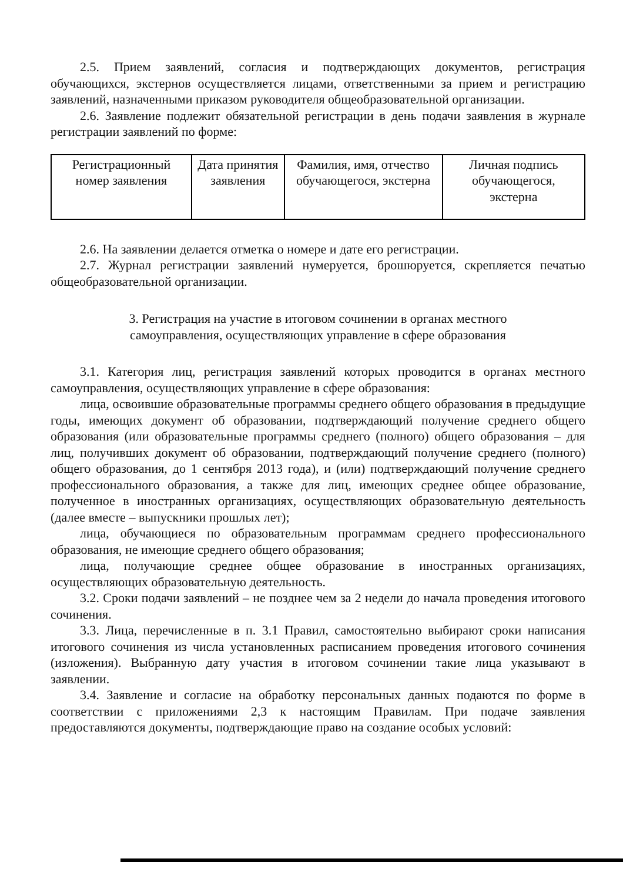2.5. Прием заявлений, согласия и подтверждающих документов, регистрация обучающихся, экстернов осуществляется лицами, ответственными за прием и регистрацию заявлений, назначенными приказом руководителя общеобразовательной организации.
2.6. Заявление подлежит обязательной регистрации в день подачи заявления в журнале регистрации заявлений по форме:
| Регистрационный номер заявления | Дата принятия заявления | Фамилия, имя, отчество обучающегося, экстерна | Личная подпись обучающегося, экстерна |
2.6. На заявлении делается отметка о номере и дате его регистрации.
2.7. Журнал регистрации заявлений нумеруется, брошюруется, скрепляется печатью общеобразовательной организации.
3. Регистрация на участие в итоговом сочинении в органах местного
самоуправления, осуществляющих управление в сфере образования
3.1. Категория лиц, регистрация заявлений которых проводится в органах местного самоуправления, осуществляющих управление в сфере образования:
лица, освоившие образовательные программы среднего общего образования в предыдущие годы, имеющих документ об образовании, подтверждающий получение среднего общего образования (или образовательные программы среднего (полного) общего образования – для лиц, получивших документ об образовании, подтверждающий получение среднего (полного) общего образования, до 1 сентября 2013 года), и (или) подтверждающий получение среднего профессионального образования, а также для лиц, имеющих среднее общее образование, полученное в иностранных организациях, осуществляющих образовательную деятельность (далее вместе – выпускники прошлых лет);
лица, обучающиеся по образовательным программам среднего профессионального образования, не имеющие среднего общего образования;
лица, получающие среднее общее образование в иностранных организациях, осуществляющих образовательную деятельность.
3.2. Сроки подачи заявлений – не позднее чем за 2 недели до начала проведения итогового сочинения.
3.3. Лица, перечисленные в п. 3.1 Правил, самостоятельно выбирают сроки написания итогового сочинения из числа установленных расписанием проведения итогового сочинения (изложения). Выбранную дату участия в итоговом сочинении такие лица указывают в заявлении.
3.4. Заявление и согласие на обработку персональных данных подаются по форме в соответствии с приложениями 2,3 к настоящим Правилам. При подаче заявления предоставляются документы, подтверждающие право на создание особых условий: